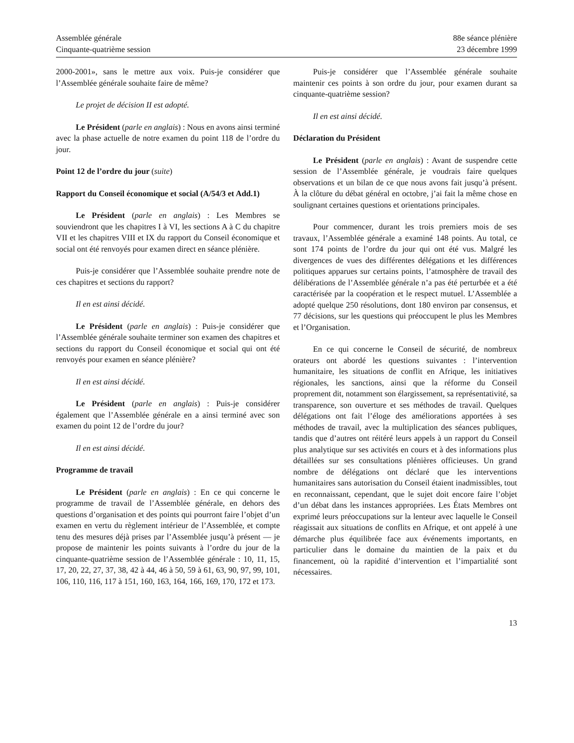Assemblée générale
Cinquante-quatrième session
88e séance plénière
23 décembre 1999
2000-2001», sans le mettre aux voix. Puis-je considérer que l’Assemblée générale souhaite faire de même?
Le projet de décision II est adopté.
Le Président (parle en anglais) : Nous en avons ainsi terminé avec la phase actuelle de notre examen du point 118 de l’ordre du jour.
Point 12 de l’ordre du jour (suite)
Rapport du Conseil économique et social (A/54/3 et Add.1)
Le Président (parle en anglais) : Les Membres se souviendront que les chapitres I à VI, les sections A à C du chapitre VII et les chapitres VIII et IX du rapport du Conseil économique et social ont été renvoyés pour examen direct en séance plénière.
Puis-je considérer que l’Assemblée souhaite prendre note de ces chapitres et sections du rapport?
Il en est ainsi décidé.
Le Président (parle en anglais) : Puis-je considérer que l’Assemblée générale souhaite terminer son examen des chapitres et sections du rapport du Conseil économique et social qui ont été renvoyés pour examen en séance plénière?
Il en est ainsi décidé.
Le Président (parle en anglais) : Puis-je considérer également que l’Assemblée générale en a ainsi terminé avec son examen du point 12 de l’ordre du jour?
Il en est ainsi décidé.
Programme de travail
Le Président (parle en anglais) : En ce qui concerne le programme de travail de l’Assemblée générale, en dehors des questions d’organisation et des points qui pourront faire l’objet d’un examen en vertu du règlement intérieur de l’Assemblée, et compte tenu des mesures déjà prises par l’Assemblée jusqu’à présent — je propose de maintenir les points suivants à l’ordre du jour de la cinquante-quatrième session de l’Assemblée générale : 10, 11, 15, 17, 20, 22, 27, 37, 38, 42 à 44, 46 à 50, 59 à 61, 63, 90, 97, 99, 101, 106, 110, 116, 117 à 151, 160, 163, 164, 166, 169, 170, 172 et 173.
Puis-je considérer que l’Assemblée générale souhaite maintenir ces points à son ordre du jour, pour examen durant sa cinquante-quatrième session?
Il en est ainsi décidé.
Déclaration du Président
Le Président (parle en anglais) : Avant de suspendre cette session de l’Assemblée générale, je voudrais faire quelques observations et un bilan de ce que nous avons fait jusqu’à présent. À la clôture du débat général en octobre, j’ai fait la même chose en soulignant certaines questions et orientations principales.
Pour commencer, durant les trois premiers mois de ses travaux, l’Assemblée générale a examiné 148 points. Au total, ce sont 174 points de l’ordre du jour qui ont été vus. Malgré les divergences de vues des différentes délégations et les différences politiques apparues sur certains points, l’atmosphère de travail des délibérations de l’Assemblée générale n’a pas été perturbée et a été caractérisée par la coopération et le respect mutuel. L’Assemblée a adopté quelque 250 résolutions, dont 180 environ par consensus, et 77 décisions, sur les questions qui préoccupent le plus les Membres et l’Organisation.
En ce qui concerne le Conseil de sécurité, de nombreux orateurs ont abordé les questions suivantes : l’intervention humanitaire, les situations de conflit en Afrique, les initiatives régionales, les sanctions, ainsi que la réforme du Conseil proprement dit, notamment son élargissement, sa représentativité, sa transparence, son ouverture et ses méthodes de travail. Quelques délégations ont fait l’éloge des améliorations apportées à ses méthodes de travail, avec la multiplication des séances publiques, tandis que d’autres ont réitéré leurs appels à un rapport du Conseil plus analytique sur ses activités en cours et à des informations plus détaillées sur ses consultations plénières officieuses. Un grand nombre de délégations ont déclaré que les interventions humanitaires sans autorisation du Conseil étaient inadmissibles, tout en reconnaissant, cependant, que le sujet doit encore faire l’objet d’un débat dans les instances appropriées. Les États Membres ont exprimé leurs préoccupations sur la lenteur avec laquelle le Conseil réagissait aux situations de conflits en Afrique, et ont appelé à une démarche plus équilibrée face aux événements importants, en particulier dans le domaine du maintien de la paix et du financement, où la rapidité d’intervention et l’impartialité sont nécessaires.
13